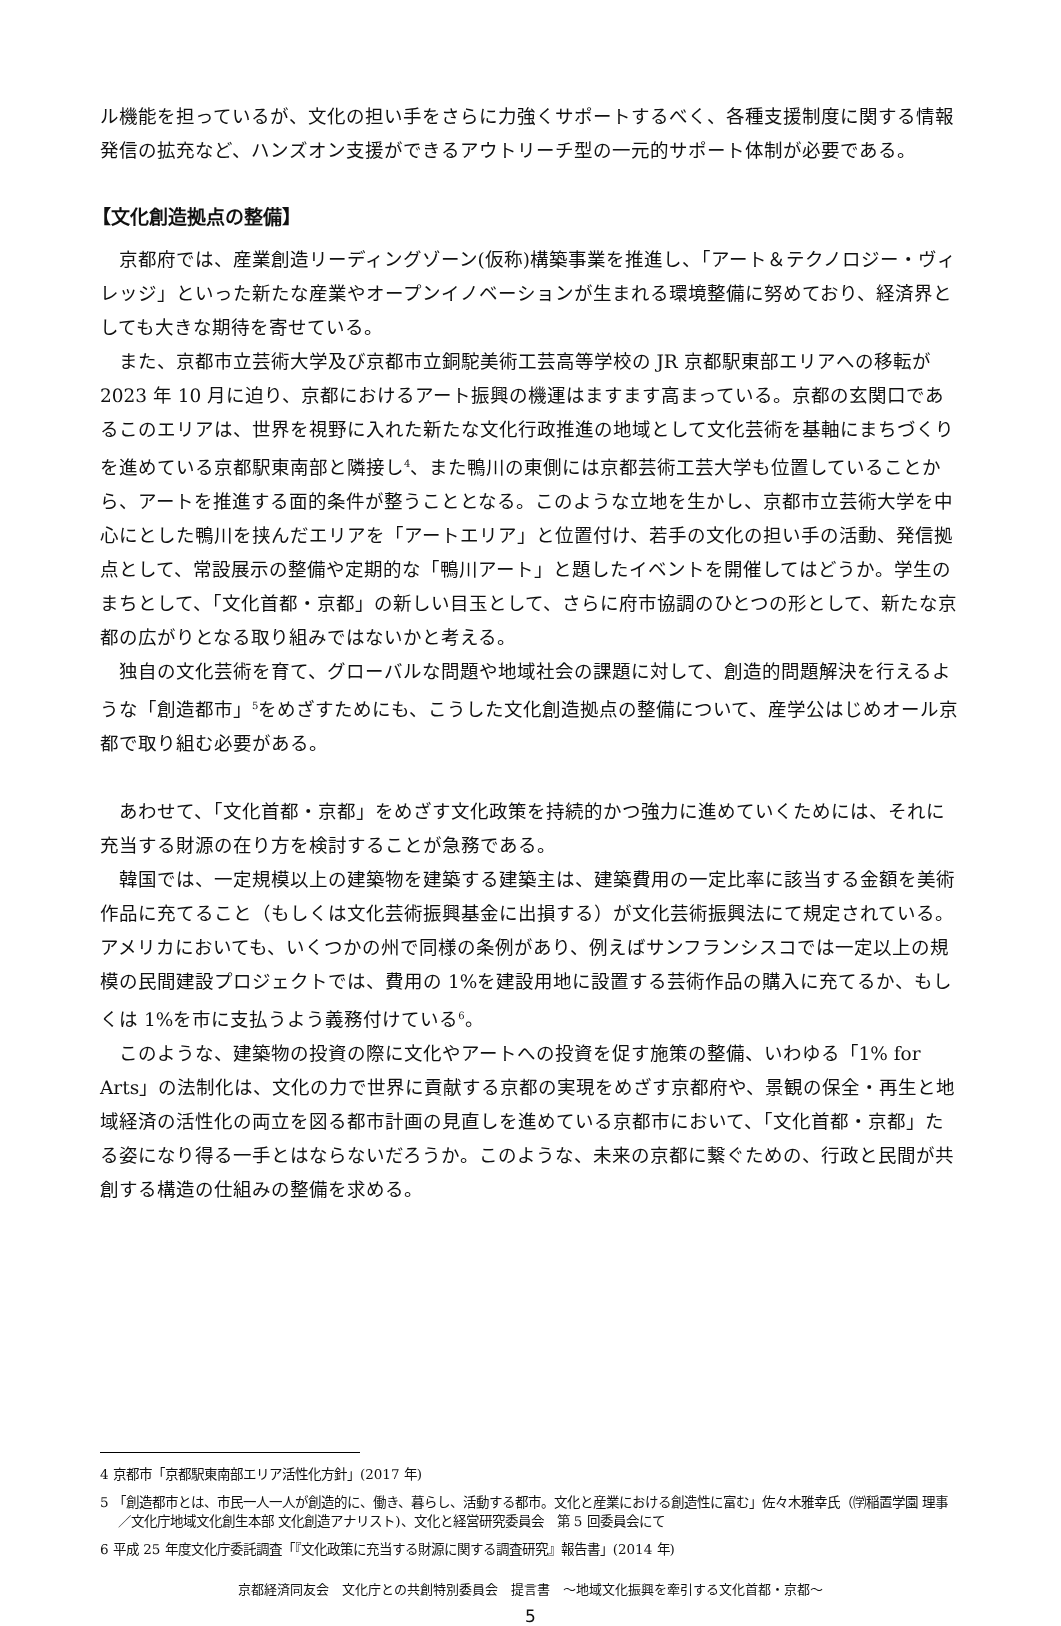ル機能を担っているが、文化の担い手をさらに力強くサポートするべく、各種支援制度に関する情報発信の拡充など、ハンズオン支援ができるアウトリーチ型の一元的サポート体制が必要である。
【文化創造拠点の整備】
京都府では、産業創造リーディングゾーン(仮称)構築事業を推進し、「アート＆テクノロジー・ヴィレッジ」といった新たな産業やオープンイノベーションが生まれる環境整備に努めており、経済界としても大きな期待を寄せている。
また、京都市立芸術大学及び京都市立銅駝美術工芸高等学校の JR 京都駅東部エリアへの移転が 2023 年 10 月に迫り、京都におけるアート振興の機運はますます高まっている。京都の玄関口であるこのエリアは、世界を視野に入れた新たな文化行政推進の地域として文化芸術を基軸にまちづくりを進めている京都駅東南部と隣接し<sup>4</sup>、また鴨川の東側には京都芸術工芸大学も位置していることから、アートを推進する面的条件が整うこととなる。このような立地を生かし、京都市立芸術大学を中心にとした鴨川を挟んだエリアを「アートエリア」と位置付け、若手の文化の担い手の活動、発信拠点として、常設展示の整備や定期的な「鴨川アート」と題したイベントを開催してはどうか。学生のまちとして、「文化首都・京都」の新しい目玉として、さらに府市協調のひとつの形として、新たな京都の広がりとなる取り組みではないかと考える。
独自の文化芸術を育て、グローバルな問題や地域社会の課題に対して、創造的問題解決を行えるような「創造都市」<sup>5</sup>をめざすためにも、こうした文化創造拠点の整備について、産学公はじめオール京都で取り組む必要がある。
あわせて、「文化首都・京都」をめざす文化政策を持続的かつ強力に進めていくためには、それに充当する財源の在り方を検討することが急務である。
韓国では、一定規模以上の建築物を建築する建築主は、建築費用の一定比率に該当する金額を美術作品に充てること（もしくは文化芸術振興基金に出損する）が文化芸術振興法にて規定されている。アメリカにおいても、いくつかの州で同様の条例があり、例えばサンフランシスコでは一定以上の規模の民間建設プロジェクトでは、費用の 1%を建設用地に設置する芸術作品の購入に充てるか、もしくは 1%を市に支払うよう義務付けている<sup>6</sup>。
このような、建築物の投資の際に文化やアートへの投資を促す施策の整備、いわゆる「1% for Arts」の法制化は、文化の力で世界に貢献する京都の実現をめざす京都府や、景観の保全・再生と地域経済の活性化の両立を図る都市計画の見直しを進めている京都市において、「文化首都・京都」たる姿になり得る一手とはならないだろうか。このような、未来の京都に繋ぐための、行政と民間が共創する構造の仕組みの整備を求める。
4 京都市「京都駅東南部エリア活性化方針」(2017 年)
5 「創造都市とは、市民一人一人が創造的に、働き、暮らし、活動する都市。文化と産業における創造性に富む」佐々木雅幸氏（㈻稲置学園 理事／文化庁地域文化創生本部 文化創造アナリスト)、文化と経営研究委員会　第 5 回委員会にて
6 平成 25 年度文化庁委託調査「『文化政策に充当する財源に関する調査研究』報告書」(2014 年)
京都経済同友会　文化庁との共創特別委員会　提言書　～地域文化振興を牽引する文化首都・京都～
5